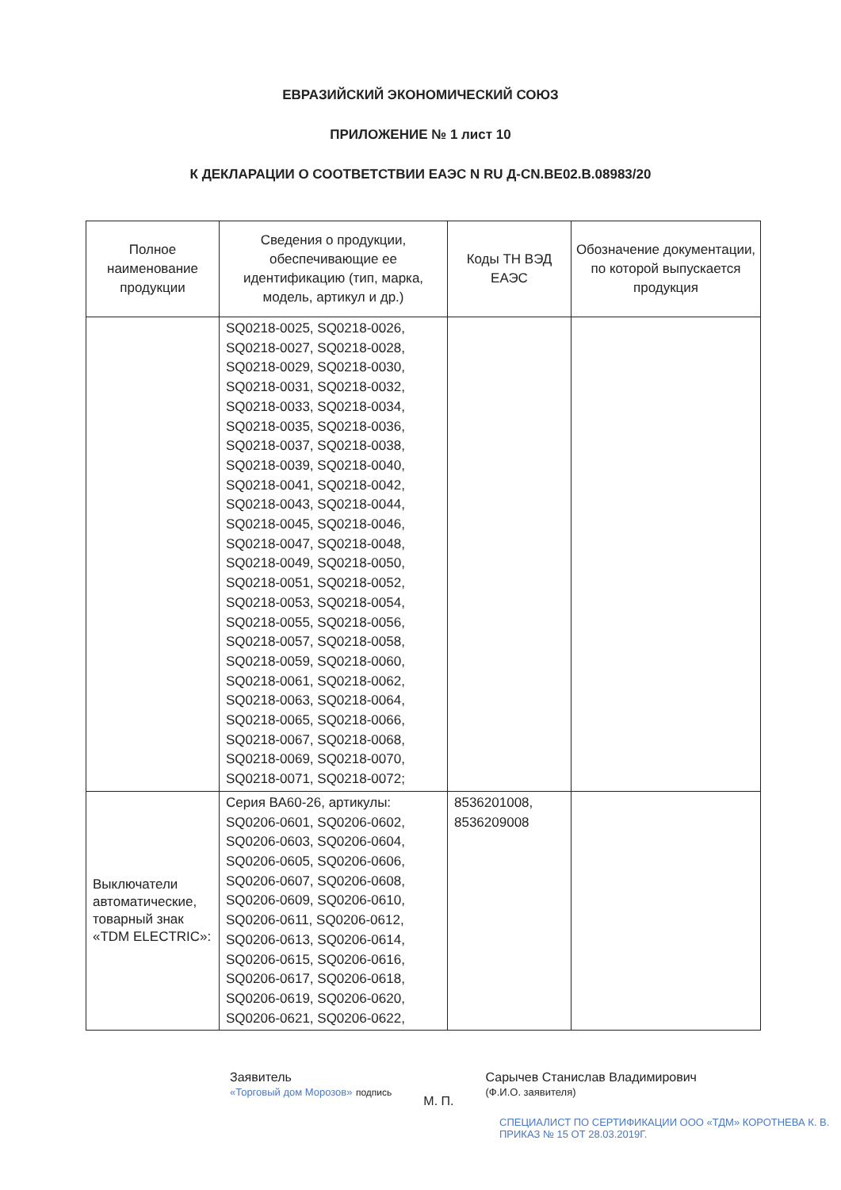ЕВРАЗИЙСКИЙ ЭКОНОМИЧЕСКИЙ СОЮЗ
ПРИЛОЖЕНИЕ № 1 лист 10
К ДЕКЛАРАЦИИ О СООТВЕТСТВИИ ЕАЭС N RU Д-CN.BE02.B.08983/20
| Полное наименование продукции | Сведения о продукции, обеспечивающие ее идентификацию (тип, марка, модель, артикул и др.) | Коды ТН ВЭД ЕАЭС | Обозначение документации, по которой выпускается продукция |
| --- | --- | --- | --- |
| | SQ0218-0025, SQ0218-0026, SQ0218-0027, SQ0218-0028, SQ0218-0029, SQ0218-0030, SQ0218-0031, SQ0218-0032, SQ0218-0033, SQ0218-0034, SQ0218-0035, SQ0218-0036, SQ0218-0037, SQ0218-0038, SQ0218-0039, SQ0218-0040, SQ0218-0041, SQ0218-0042, SQ0218-0043, SQ0218-0044, SQ0218-0045, SQ0218-0046, SQ0218-0047, SQ0218-0048, SQ0218-0049, SQ0218-0050, SQ0218-0051, SQ0218-0052, SQ0218-0053, SQ0218-0054, SQ0218-0055, SQ0218-0056, SQ0218-0057, SQ0218-0058, SQ0218-0059, SQ0218-0060, SQ0218-0061, SQ0218-0062, SQ0218-0063, SQ0218-0064, SQ0218-0065, SQ0218-0066, SQ0218-0067, SQ0218-0068, SQ0218-0069, SQ0218-0070, SQ0218-0071, SQ0218-0072; | | |
| Выключатели автоматические, товарный знак «TDM ELECTRIC»: | Серия ВА60-26, артикулы: SQ0206-0601, SQ0206-0602, SQ0206-0603, SQ0206-0604, SQ0206-0605, SQ0206-0606, SQ0206-0607, SQ0206-0608, SQ0206-0609, SQ0206-0610, SQ0206-0611, SQ0206-0612, SQ0206-0613, SQ0206-0614, SQ0206-0615, SQ0206-0616, SQ0206-0617, SQ0206-0618, SQ0206-0619, SQ0206-0620, SQ0206-0621, SQ0206-0622, | 8536201008, 8536209008 | |
Заявитель
«Торговый дом Морозов» подпись
М. П.
Сарычев Станислав Владимирович
(Ф.И.О. заявителя)
СПЕЦИАЛИСТ ПО СЕРТИФИКАЦИИ ООО «ТДМ» КОРОТНЕВА К. В.
ПРИКАЗ № 15 ОТ 28.03.2019Г.